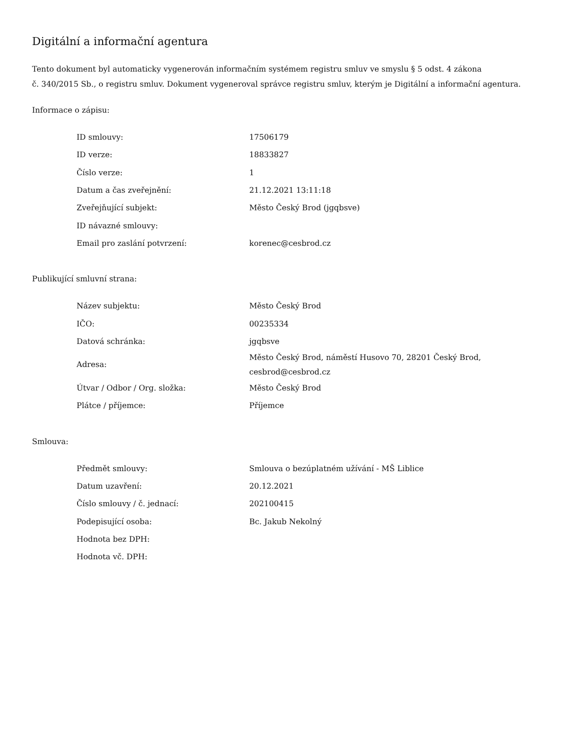Digitální a informační agentura
Tento dokument byl automaticky vygenerován informačním systémem registru smluv ve smyslu § 5 odst. 4 zákona
č. 340/2015 Sb., o registru smluv. Dokument vygeneroval správce registru smluv, kterým je Digitální a informační agentura.
Informace o zápisu:
| ID smlouvy: | 17506179 |
| ID verze: | 18833827 |
| Číslo verze: | 1 |
| Datum a čas zveřejnění: | 21.12.2021 13:11:18 |
| Zveřejňující subjekt: | Město Český Brod (jgqbsve) |
| ID návazné smlouvy: | |
| Email pro zaslání potvrzení: | korenec@cesbrod.cz |
Publikující smluvní strana:
| Název subjektu: | Město Český Brod |
| IČO: | 00235334 |
| Datová schránka: | jgqbsve |
| Adresa: | Město Český Brod, náměstí Husovo 70, 28201 Český Brod, cesbrod@cesbrod.cz |
| Útvar / Odbor / Org. složka: | Město Český Brod |
| Plátce / příjemce: | Příjemce |
Smlouva:
| Předmět smlouvy: | Smlouva o bezúplatném užívání - MŠ Liblice |
| Datum uzavření: | 20.12.2021 |
| Číslo smlouvy / č. jednací: | 202100415 |
| Podepisující osoba: | Bc. Jakub Nekolný |
| Hodnota bez DPH: | |
| Hodnota vč. DPH: | |